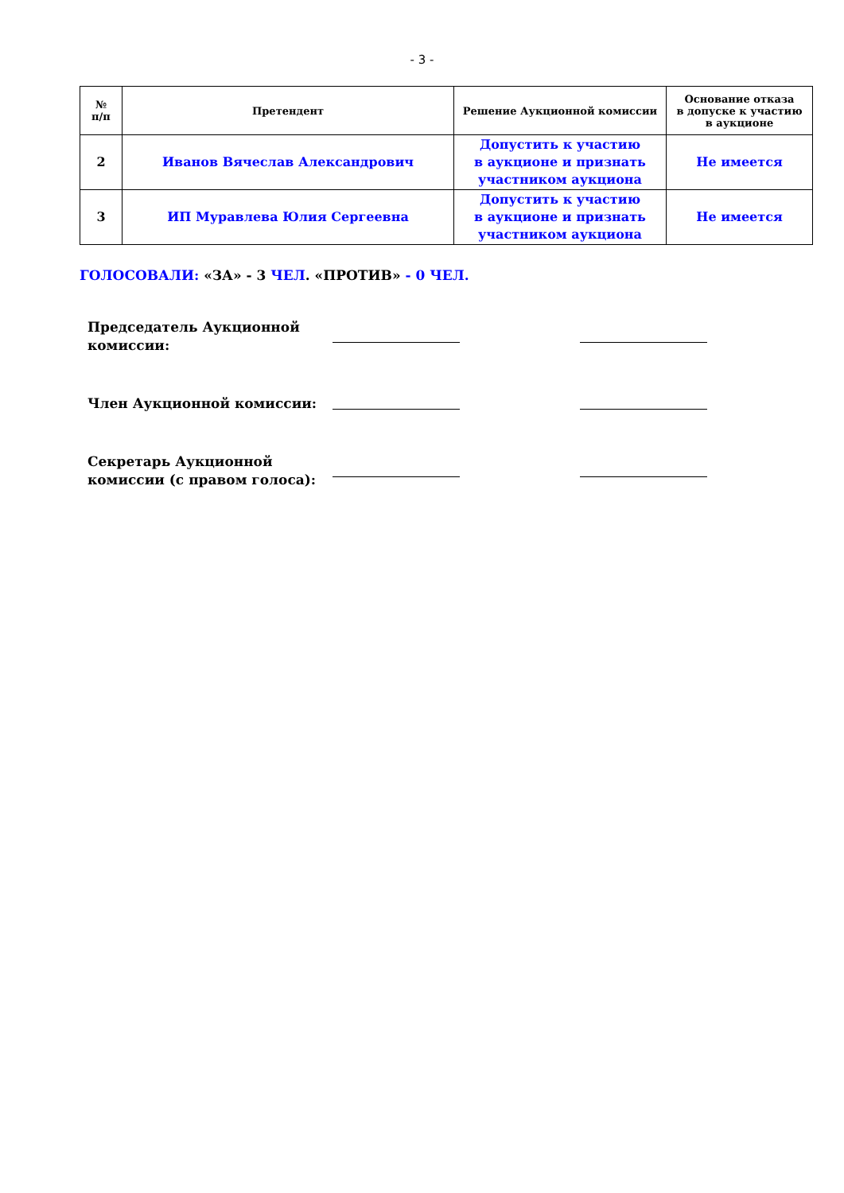- 3 -
| № п/п | Претендент | Решение Аукционной комиссии | Основание отказа в допуске к участию в аукционе |
| --- | --- | --- | --- |
| 2 | Иванов Вячеслав Александрович | Допустить к участию в аукционе и признать участником аукциона | Не имеется |
| 3 | ИП Муравлева Юлия Сергеевна | Допустить к участию в аукционе и признать участником аукциона | Не имеется |
ГОЛОСОВАЛИ: «ЗА» - 3 ЧЕЛ. «ПРОТИВ» - 0 ЧЕЛ.
Председатель Аукционной
комиссии:
Член Аукционной комиссии:
Секретарь Аукционной
комиссии (с правом голоса):